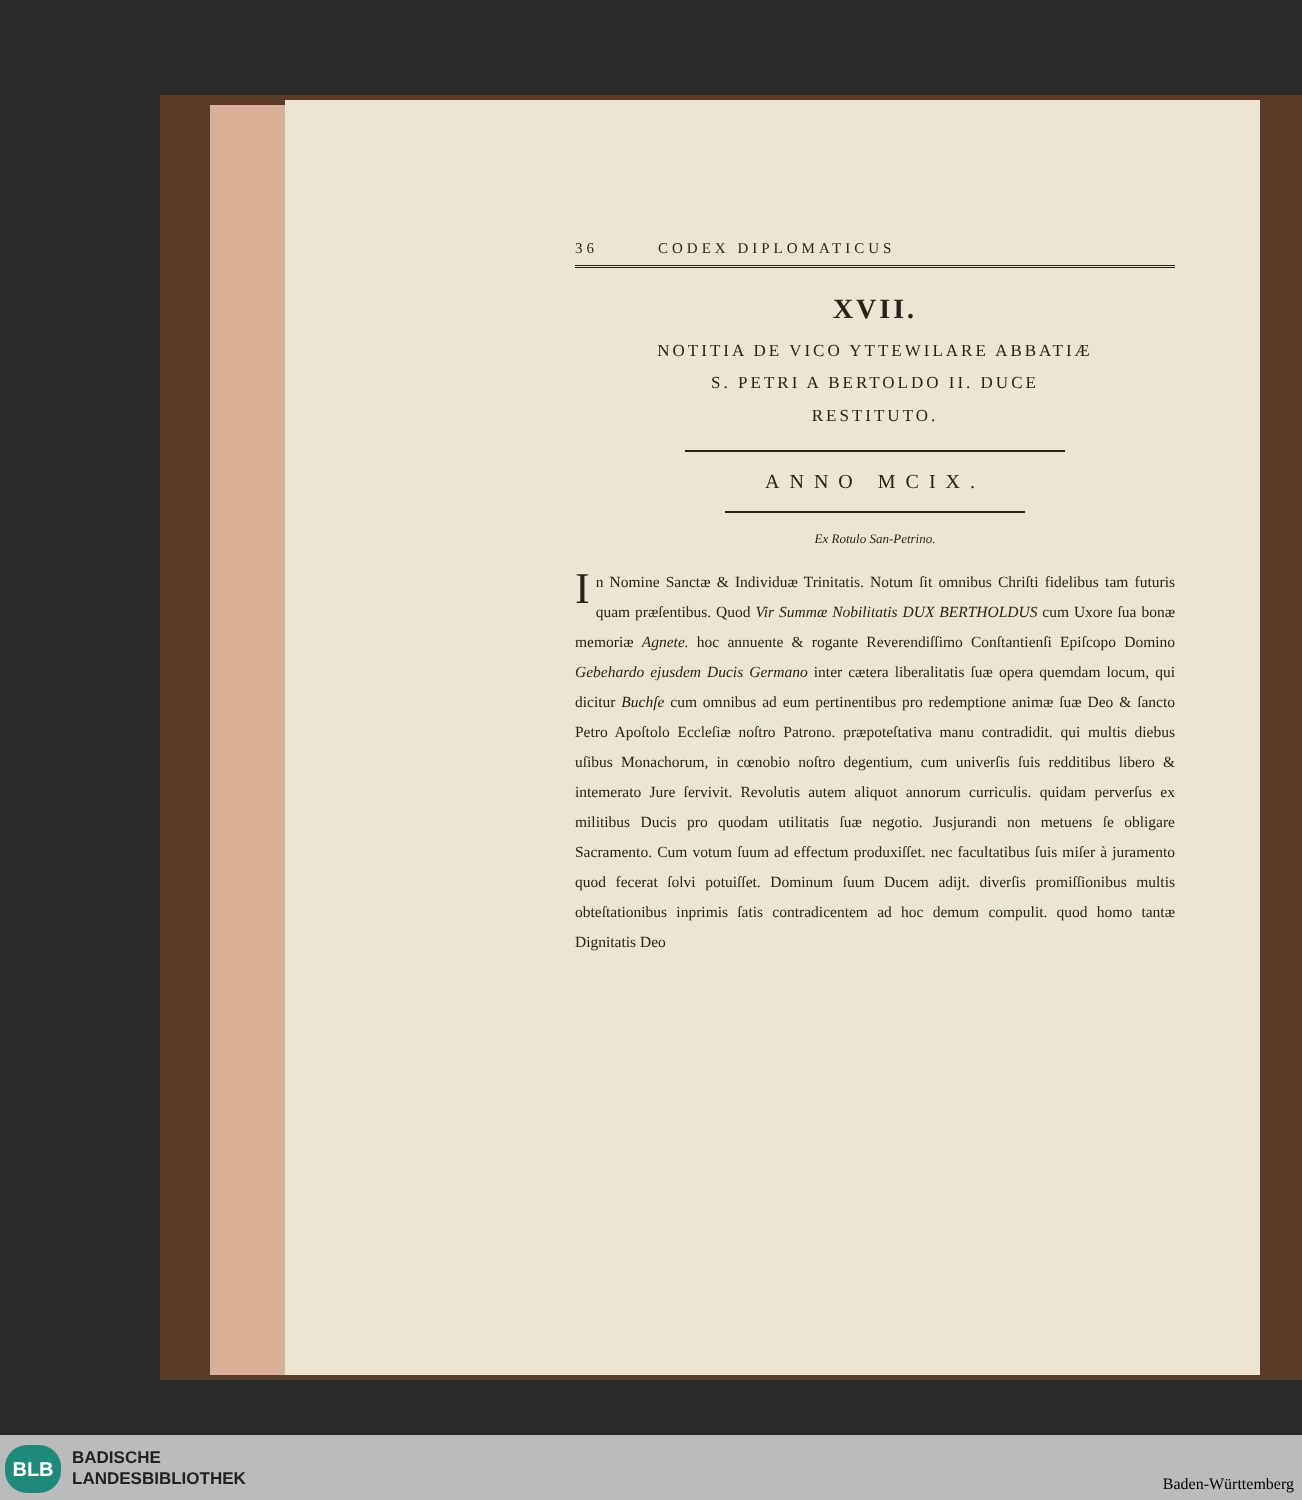36 CODEX DIPLOMATICUS
XVII.
NOTITIA DE VICO YTTEWILARE ABBATIÆ
S. PETRI A BERTOLDO II. DUCE
RESTITUTO.
ANNO MCIX.
Ex Rotulo San-Petrino.
In Nomine Sanctæ & Individuæ Trinitatis. Notum ſit omnibus Chriſti fidelibus tam futuris quam præſentibus. Quod Vir Summæ Nobilitatis DUX BERTHOLDUS cum Uxore ſua bonæ memoriæ Agnete. hoc annuente & rogante Reverendiſſimo Conſtantienſi Epiſcopo Domino Gebehardo ejusdem Ducis Germano inter cætera liberalitatis ſuæ opera quemdam locum, qui dicitur Buchſe cum omnibus ad eum pertinentibus pro redemptione animæ ſuæ Deo & ſancto Petro Apoſtolo Eccleſiæ noſtro Patrono. præpoteſtativa manu contradidit. qui multis diebus uſibus Monachorum, in cœnobio noſtro degentium, cum univerſis ſuis redditibus libero & intemerato Jure ſervivit. Revolutis autem aliquot annorum curriculis. quidam perverſus ex militibus Ducis pro quodam utilitatis ſuæ negotio. Jusjurandi non metuens ſe obligare Sacramento. Cum votum ſuum ad effectum produxiſſet. nec facultatibus ſuis miſer à juramento quod fecerat ſolvi potuiſſet. Dominum ſuum Ducem adijt. diverſis promiſſionibus multis obteſtationibus inprimis ſatis contradicentem ad hoc demum compulit. quod homo tantæ Dignitatis Deo
BLB
BADISCHE
LANDESBIBLIOTHEK
Baden-Württemberg